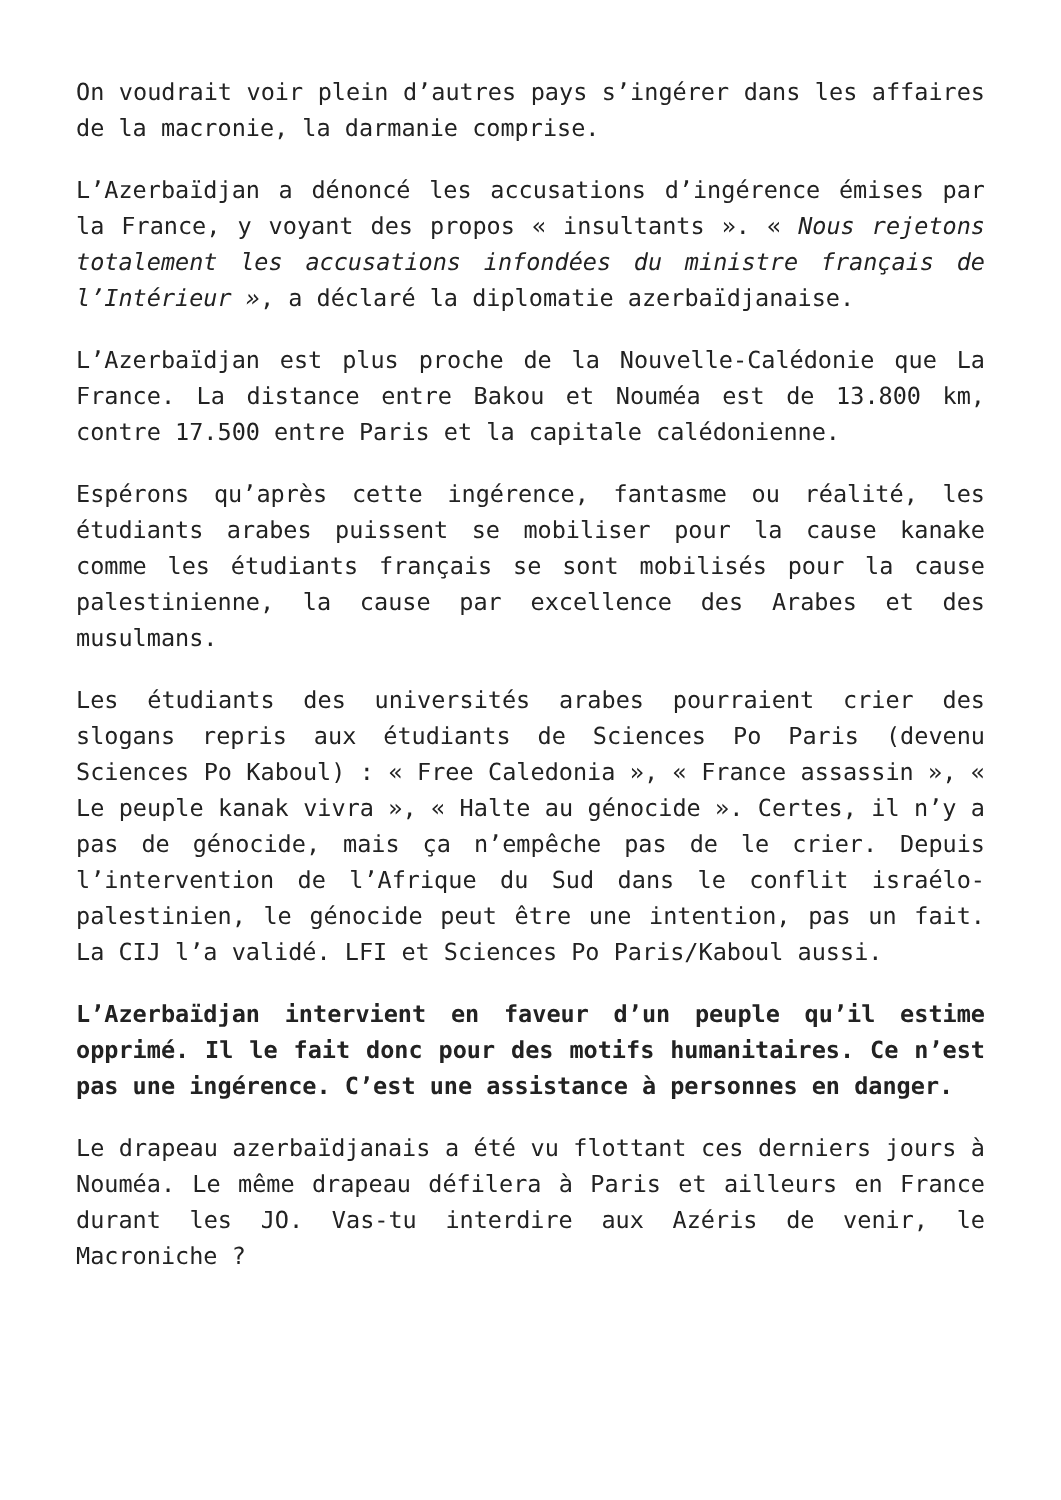On voudrait voir plein d’autres pays s’ingérer dans les affaires de la macronie, la darmanie comprise.
L’Azerbaïdjan a dénoncé les accusations d’ingérence émises par la France, y voyant des propos « insultants ». « Nous rejetons totalement les accusations infondées du ministre français de l’Intérieur », a déclaré la diplomatie azerbaïdjanaise.
L’Azerbaïdjan est plus proche de la Nouvelle-Calédonie que La France. La distance entre Bakou et Nouméa est de 13.800 km, contre 17.500 entre Paris et la capitale calédonienne.
Espérons qu’après cette ingérence, fantasme ou réalité, les étudiants arabes puissent se mobiliser pour la cause kanake comme les étudiants français se sont mobilisés pour la cause palestinienne, la cause par excellence des Arabes et des musulmans.
Les étudiants des universités arabes pourraient crier des slogans repris aux étudiants de Sciences Po Paris (devenu Sciences Po Kaboul) : « Free Caledonia », « France assassin », « Le peuple kanak vivra », « Halte au génocide ». Certes, il n’y a pas de génocide, mais ça n’empêche pas de le crier. Depuis l’intervention de l’Afrique du Sud dans le conflit israélo-palestinien, le génocide peut être une intention, pas un fait. La CIJ l’a validé. LFI et Sciences Po Paris/Kaboul aussi.
L’Azerbaïdjan intervient en faveur d’un peuple qu’il estime opprimé. Il le fait donc pour des motifs humanitaires. Ce n’est pas une ingérence. C’est une assistance à personnes en danger.
Le drapeau azerbaïdjanais a été vu flottant ces derniers jours à Nouméa. Le même drapeau défilera à Paris et ailleurs en France durant les JO. Vas-tu interdire aux Azéris de venir, le Macroniche ?